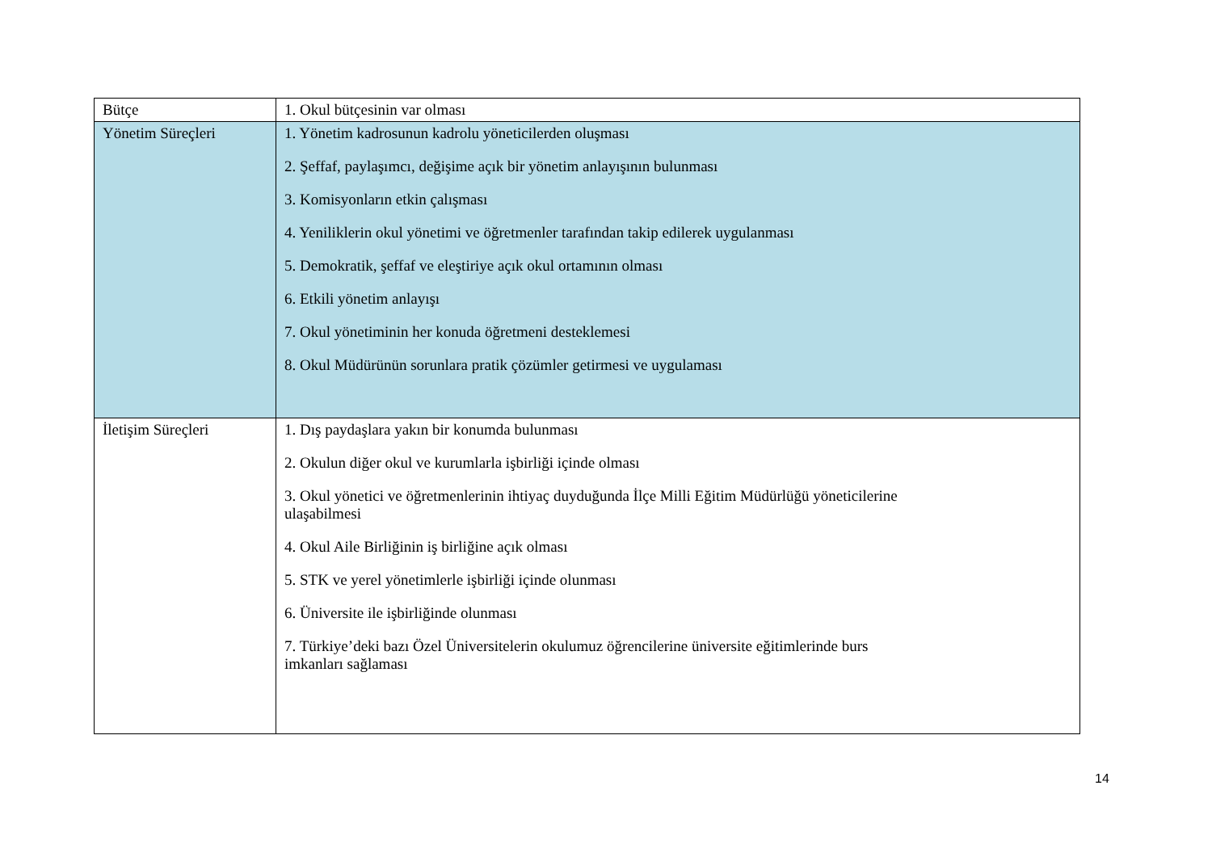| Bütçe | 1. Okul bütçesinin var olması |
| Yönetim Süreçleri | 1. Yönetim kadrosunun kadrolu yöneticilerden oluşması 2. Şeffaf, paylaşımcı, değişime açık bir yönetim anlayışının bulunması 3. Komisyonların etkin çalışması 4. Yeniliklerin okul yönetimi ve öğretmenler tarafından takip edilerek uygulanması 5. Demokratik, şeffaf ve eleştiriye açık okul ortamının olması 6. Etkili yönetim anlayışı 7. Okul yönetiminin her konuda öğretmeni desteklemesi 8. Okul Müdürünün sorunlara pratik çözümler getirmesi ve uygulaması |
| İletişim Süreçleri | 1. Dış paydaşlara yakın bir konumda bulunması 2. Okulun diğer okul ve kurumlarla işbirliği içinde olması 3. Okul yönetici ve öğretmenlerinin ihtiyaç duyduğunda İlçe Milli Eğitim Müdürlüğü yöneticilerine ulaşabilmesi 4. Okul Aile Birliğinin iş birliğine açık olması 5. STK ve yerel yönetimlerle işbirliği içinde olunması 6. Üniversite ile işbirliğinde olunması 7. Türkiye’deki bazı Özel Üniversitelerin okulumuz öğrencilerine üniversite eğitimlerinde burs imkanları sağlaması |
14